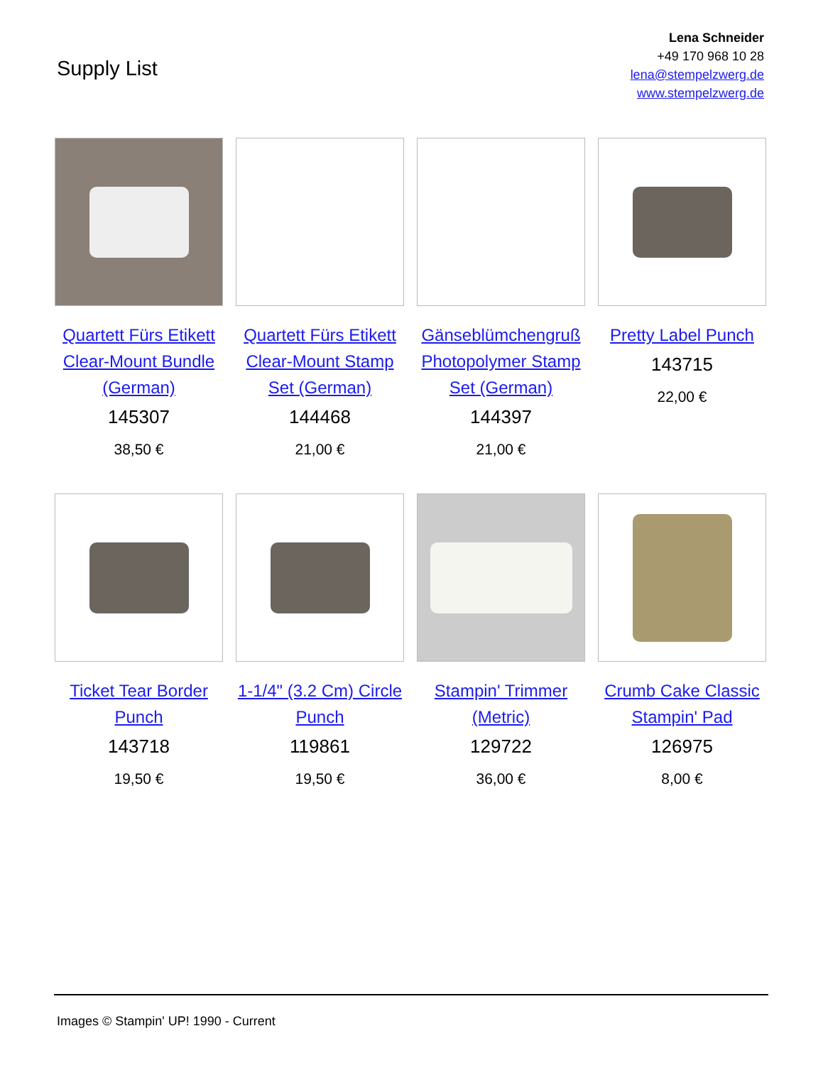Supply List
Lena Schneider
+49 170 968 10 28
lena@stempelzwerg.de
www.stempelzwerg.de
Quartett Fürs Etikett Clear-Mount Bundle (German)
145307
38,50 €
Quartett Fürs Etikett Clear-Mount Stamp Set (German)
144468
21,00 €
Gänseblümchengruß Photopolymer Stamp Set (German)
144397
21,00 €
Pretty Label Punch
143715
22,00 €
Ticket Tear Border Punch
143718
19,50 €
1-1/4" (3.2 Cm) Circle Punch
119861
19,50 €
Stampin' Trimmer (Metric)
129722
36,00 €
Crumb Cake Classic Stampin' Pad
126975
8,00 €
Images © Stampin' UP! 1990 - Current